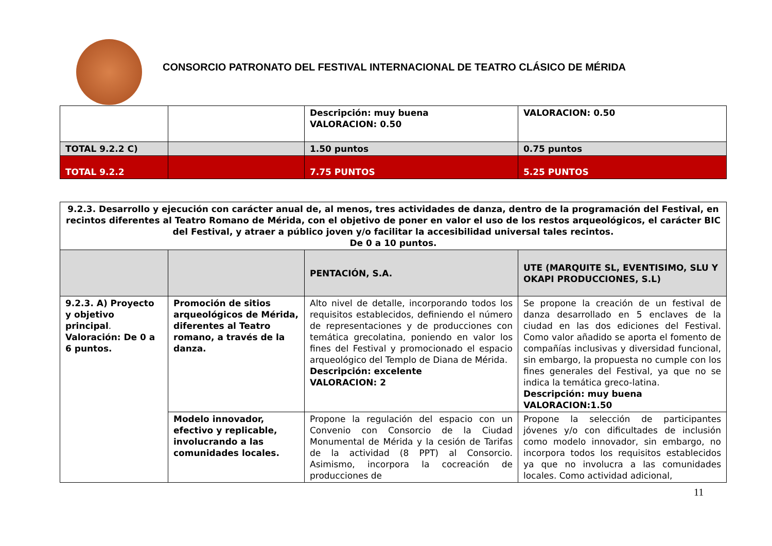CONSORCIO PATRONATO DEL FESTIVAL INTERNACIONAL DE TEATRO CLÁSICO DE MÉRIDA
| | | Descripción: muy buena VALORACION: 0.50 | VALORACION: 0.50 |
| TOTAL 9.2.2 C) | | 1.50 puntos | 0.75 puntos |
| TOTAL 9.2.2 | | 7.75 PUNTOS | 5.25 PUNTOS |
| 9.2.3. Desarrollo y ejecución con carácter anual de, al menos, tres actividades de danza, dentro de la programación del Festival, en recintos diferentes al Teatro Romano de Mérida, con el objetivo de poner en valor el uso de los restos arqueológicos, el carácter BIC del Festival, y atraer a público joven y/o facilitar la accesibilidad universal tales recintos. De 0 a 10 puntos. | | | |
| | | PENTACIÓN, S.A. | UTE (MARQUITE SL, EVENTISIMO, SLU Y OKAPI PRODUCCIONES, S.L) |
| 9.2.3. A) Proyecto y objetivo principal . Valoración: De 0 a 6 puntos. | Promoción de sitios arqueológicos de Mérida, diferentes al Teatro romano, a través de la danza. | Alto nivel de detalle, incorporando todos los requisitos establecidos, definiendo el número de representaciones y de producciones con temática grecolatina, poniendo en valor los fines del Festival y promocionado el espacio arqueológico del Templo de Diana de Mérida. Descripción: excelente VALORACION: 2 | Se propone la creación de un festival de danza desarrollado en 5 enclaves de la ciudad en las dos ediciones del Festival. Como valor añadido se aporta el fomento de compañías inclusivas y diversidad funcional, sin embargo, la propuesta no cumple con los fines generales del Festival, ya que no se indica la temática greco-latina. Descripción: muy buena VALORACION:1.50 |
| | Modelo innovador, efectivo y replicable, involucrando a las comunidades locales. | Propone la regulación del espacio con un Convenio con Consorcio de la Ciudad Monumental de Mérida y la cesión de Tarifas de la actividad (8 PPT) al Consorcio. Asimismo, incorpora la cocreación de producciones de | Propone la selección de participantes jóvenes y/o con dificultades de inclusión como modelo innovador, sin embargo, no incorpora todos los requisitos establecidos ya que no involucra a las comunidades locales. Como actividad adicional, |
11